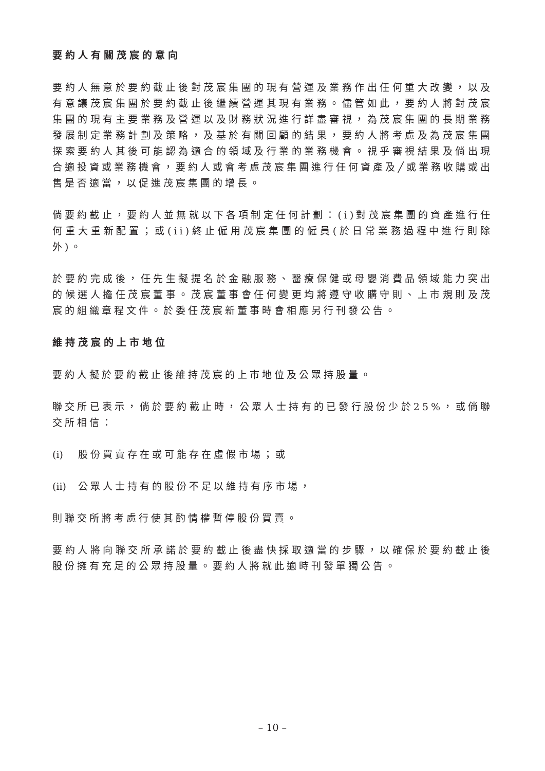要約人有關茂宸的意向
要約人無意於要約截止後對茂宸集團的現有營運及業務作出任何重大改變，以及有意讓茂宸集團於要約截止後繼續營運其現有業務。儘管如此，要約人將對茂宸集團的現有主要業務及營運以及財務狀況進行詳盡審視，為茂宸集團的長期業務發展制定業務計劃及策略，及基於有關回顧的結果，要約人將考慮及為茂宸集團探索要約人其後可能認為適合的領域及行業的業務機會。視乎審視結果及倘出現合適投資或業務機會，要約人或會考慮茂宸集團進行任何資產及╱或業務收購或出售是否適當，以促進茂宸集團的增長。
倘要約截止，要約人並無就以下各項制定任何計劃：(i)對茂宸集團的資產進行任何重大重新配置；或(ii)終止僱用茂宸集團的僱員(於日常業務過程中進行則除外)。
於要約完成後，任先生擬提名於金融服務、醫療保健或母嬰消費品領域能力突出的候選人擔任茂宸董事。茂宸董事會任何變更均將遵守收購守則、上市規則及茂宸的組織章程文件。於委任茂宸新董事時會相應另行刊發公告。
維持茂宸的上市地位
要約人擬於要約截止後維持茂宸的上市地位及公眾持股量。
聯交所已表示，倘於要約截止時，公眾人士持有的已發行股份少於25%，或倘聯交所相信：
(i) 股份買賣存在或可能存在虛假市場；或
(ii) 公眾人士持有的股份不足以維持有序市場，
則聯交所將考慮行使其酌情權暫停股份買賣。
要約人將向聯交所承諾於要約截止後盡快採取適當的步驟，以確保於要約截止後股份擁有充足的公眾持股量。要約人將就此適時刊發單獨公告。
– 10 –